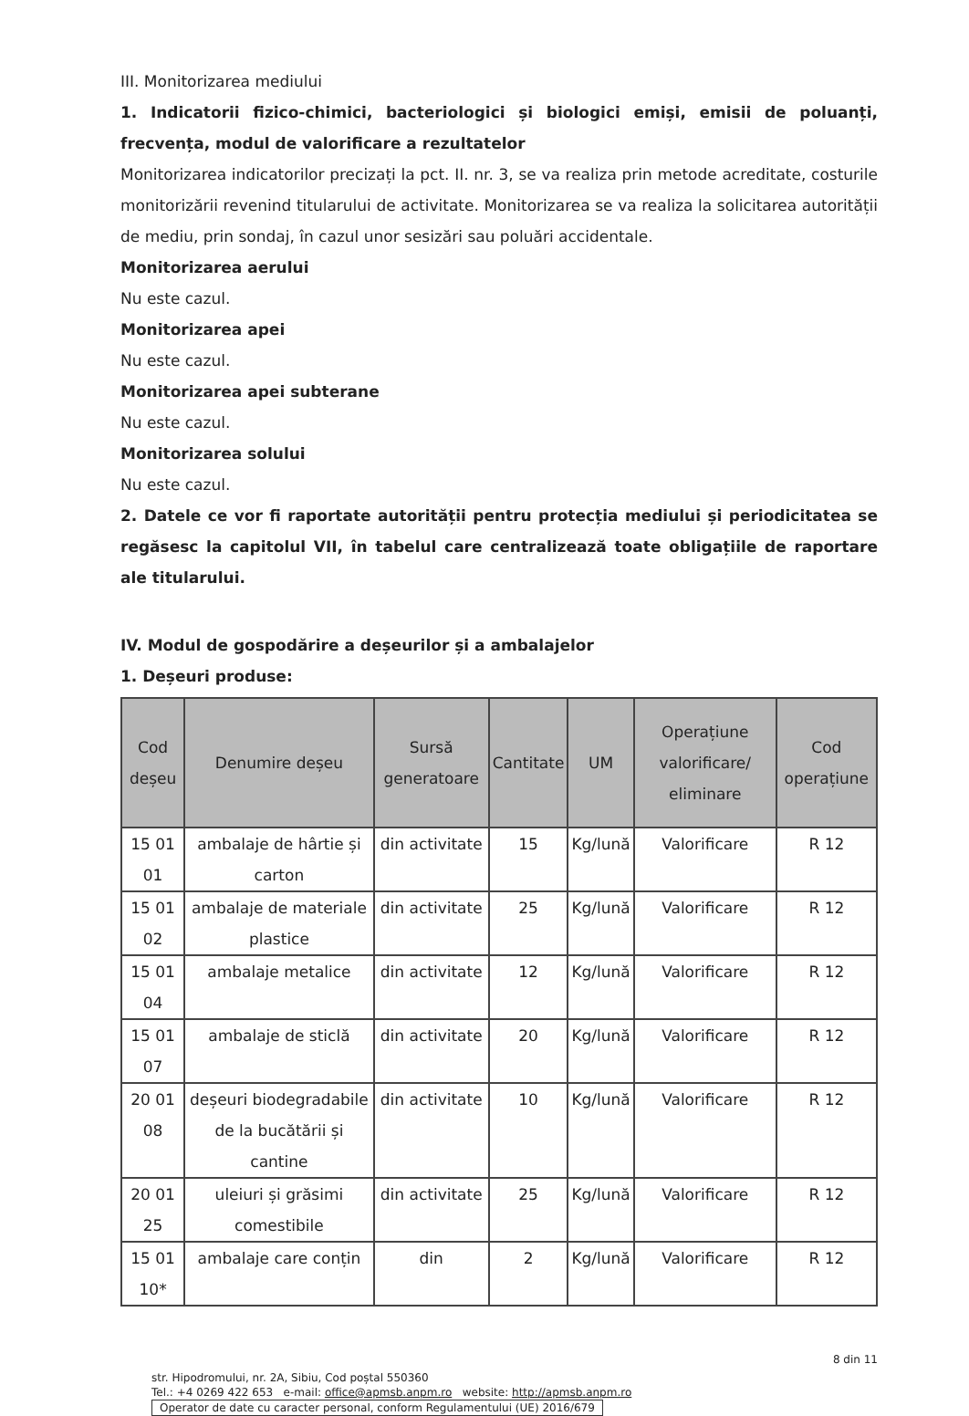III. Monitorizarea mediului
1. Indicatorii fizico-chimici, bacteriologici și biologici emiși, emisii de poluanți, frecvența, modul de valorificare a rezultatelor
Monitorizarea indicatorilor precizați la pct. II. nr. 3, se va realiza prin metode acreditate, costurile monitorizării revenind titularului de activitate. Monitorizarea se va realiza la solicitarea autorității de mediu, prin sondaj, în cazul unor sesizări sau poluări accidentale.
Monitorizarea aerului
Nu este cazul.
Monitorizarea apei
Nu este cazul.
Monitorizarea apei subterane
Nu este cazul.
Monitorizarea solului
Nu este cazul.
2. Datele ce vor fi raportate autorității pentru protecția mediului și periodicitatea se regăsesc la capitolul VII, în tabelul care centralizează toate obligațiile de raportare ale titularului.
IV. Modul de gospodărire a deșeurilor și a ambalajelor
1. Deșeuri produse:
| Cod deșeu | Denumire deșeu | Sursă generatoare | Cantitate | UM | Operațiune valorificare/ eliminare | Cod operațiune |
| --- | --- | --- | --- | --- | --- | --- |
| 15 01 01 | ambalaje de hârtie și carton | din activitate | 15 | Kg/lună | Valorificare | R 12 |
| 15 01 02 | ambalaje de materiale plastice | din activitate | 25 | Kg/lună | Valorificare | R 12 |
| 15 01 04 | ambalaje metalice | din activitate | 12 | Kg/lună | Valorificare | R 12 |
| 15 01 07 | ambalaje de sticlă | din activitate | 20 | Kg/lună | Valorificare | R 12 |
| 20 01 08 | deșeuri biodegradabile de la bucătării și cantine | din activitate | 10 | Kg/lună | Valorificare | R 12 |
| 20 01 25 | uleiuri și grăsimi comestibile | din activitate | 25 | Kg/lună | Valorificare | R 12 |
| 15 01 10* | ambalaje care conțin | din | 2 | Kg/lună | Valorificare | R 12 |
str. Hipodromului, nr. 2A, Sibiu, Cod poștal 550360
Tel.: +4 0269 422 653 e-mail: office@apmsb.anpm.ro website: http://apmsb.anpm.ro
Operator de date cu caracter personal, conform Regulamentului (UE) 2016/679
8 din 11